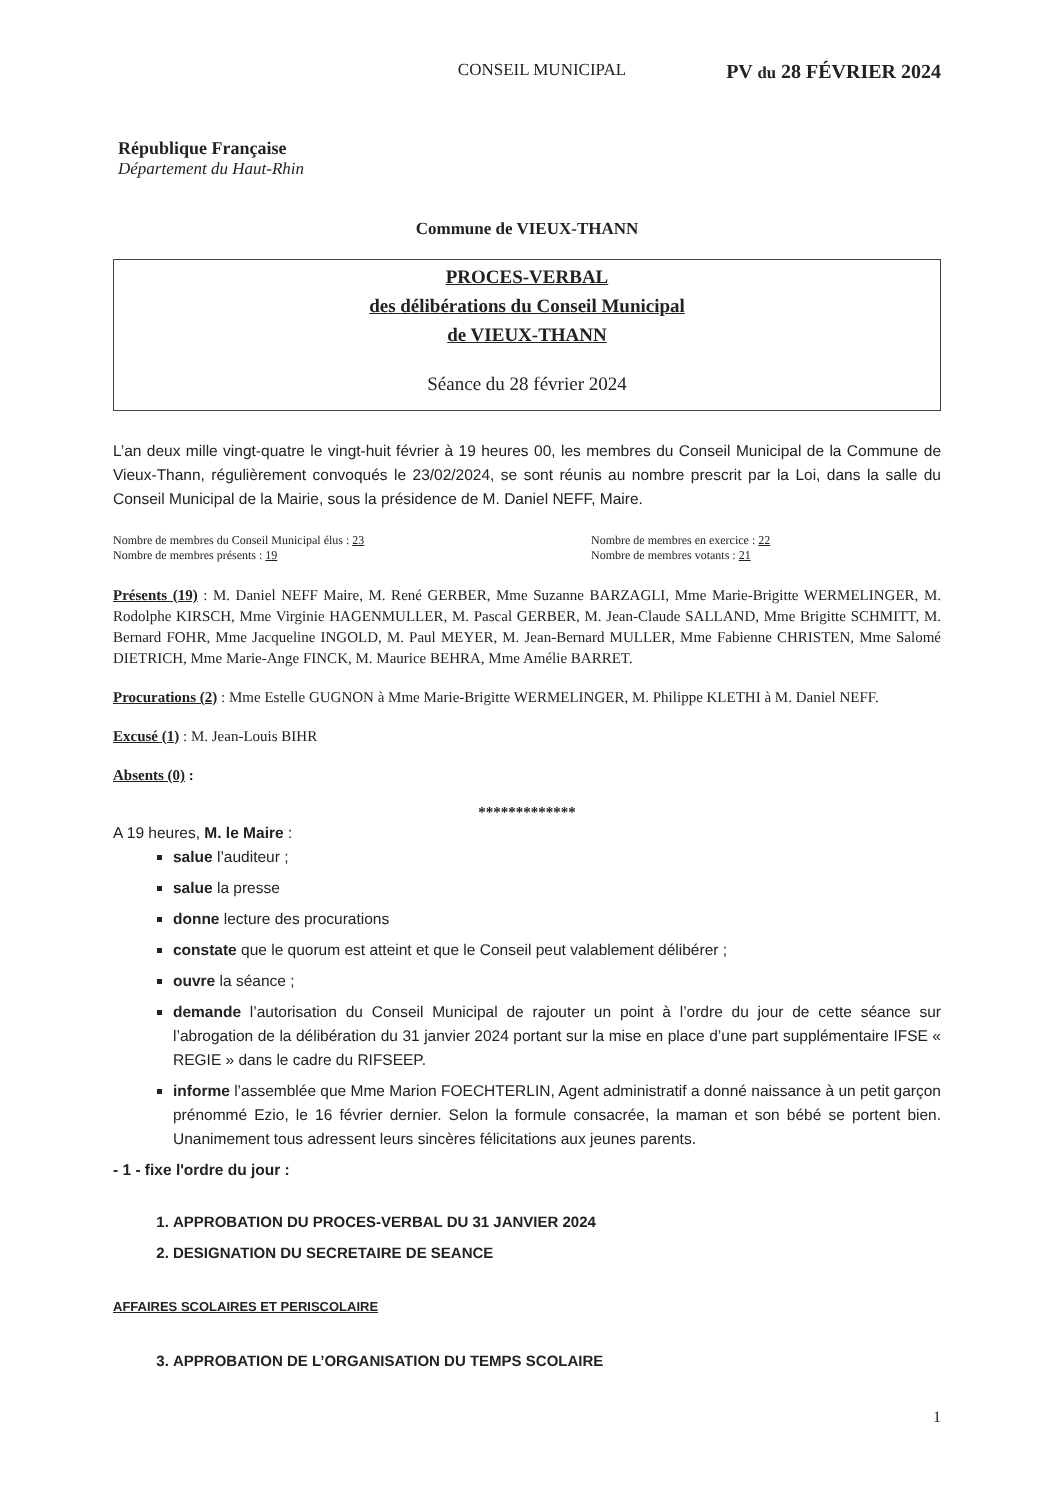CONSEIL MUNICIPAL PV du 28 FÉVRIER 2024
République Française
Département du Haut-Rhin
Commune de VIEUX-THANN
PROCES-VERBAL
des délibérations du Conseil Municipal
de VIEUX-THANN
Séance du 28 février 2024
L’an deux mille vingt-quatre le vingt-huit février à 19 heures 00, les membres du Conseil Municipal de la Commune de Vieux-Thann, régulièrement convoqués le 23/02/2024, se sont réunis au nombre prescrit par la Loi, dans la salle du Conseil Municipal de la Mairie, sous la présidence de M. Daniel NEFF, Maire.
Nombre de membres du Conseil Municipal élus : 23
Nombre de membres présents : 19
Nombre de membres en exercice : 22
Nombre de membres votants : 21
Présents (19) : M. Daniel NEFF Maire, M. René GERBER, Mme Suzanne BARZAGLI, Mme Marie-Brigitte WERMELINGER, M. Rodolphe KIRSCH, Mme Virginie HAGENMULLER, M. Pascal GERBER, M. Jean-Claude SALLAND, Mme Brigitte SCHMITT, M. Bernard FOHR, Mme Jacqueline INGOLD, M. Paul MEYER, M. Jean-Bernard MULLER, Mme Fabienne CHRISTEN, Mme Salomé DIETRICH, Mme Marie-Ange FINCK, M. Maurice BEHRA, Mme Amélie BARRET.
Procurations (2) : Mme Estelle GUGNON à Mme Marie-Brigitte WERMELINGER, M. Philippe KLETHI à M. Daniel NEFF.
Excusé (1) : M. Jean-Louis BIHR
Absents (0) :
*************
A 19 heures, M. le Maire :
salue l’auditeur ;
salue la presse
donne lecture des procurations
constate que le quorum est atteint et que le Conseil peut valablement délibérer ;
ouvre la séance ;
demande l’autorisation du Conseil Municipal de rajouter un point à l’ordre du jour de cette séance sur l’abrogation de la délibération du 31 janvier 2024 portant sur la mise en place d’une part supplémentaire IFSE « REGIE » dans le cadre du RIFSEEP.
informe l’assemblée que Mme Marion FOECHTERLIN, Agent administratif a donné naissance à un petit garçon prénommé Ezio, le 16 février dernier. Selon la formule consacrée, la maman et son bébé se portent bien. Unanimement tous adressent leurs sincères félicitations aux jeunes parents.
- 1 - fixe l'ordre du jour :
1. APPROBATION DU PROCES-VERBAL DU 31 JANVIER 2024
2. DESIGNATION DU SECRETAIRE DE SEANCE
AFFAIRES SCOLAIRES ET PERISCOLAIRE
3. APPROBATION DE L’ORGANISATION DU TEMPS SCOLAIRE
1